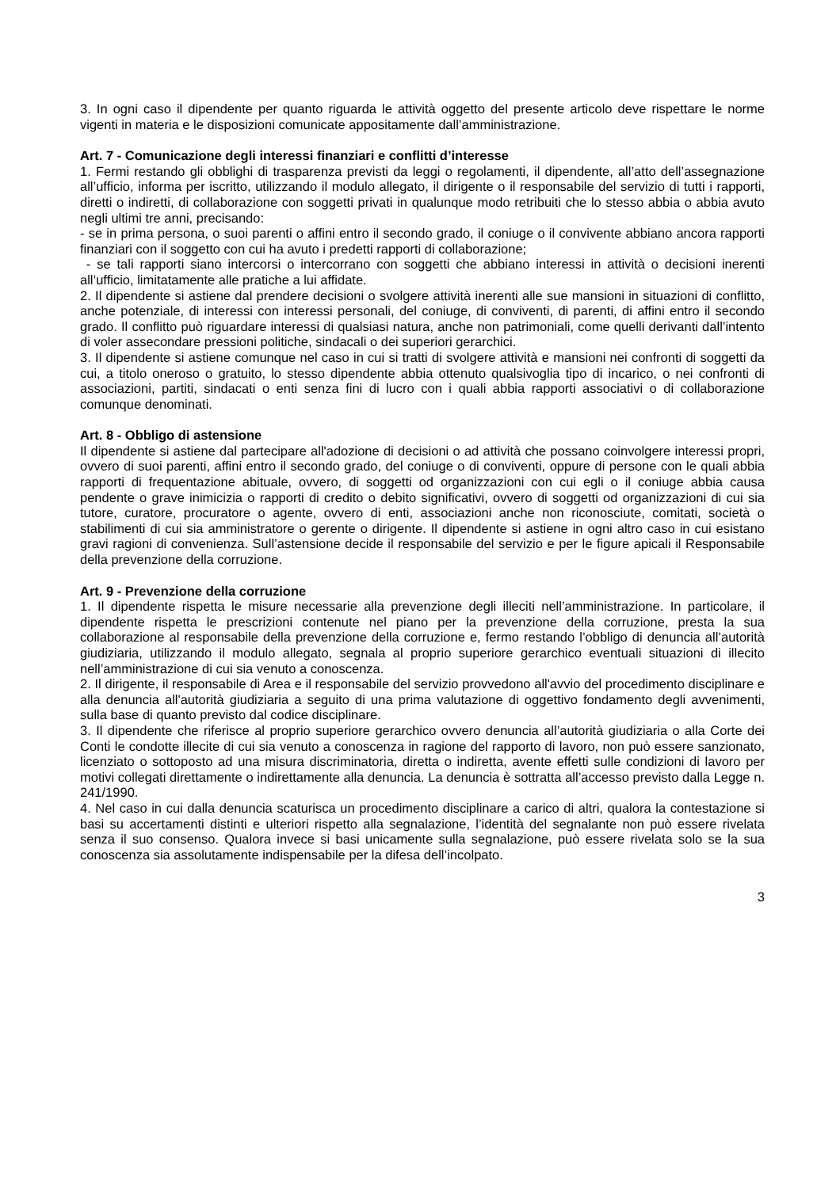3. In ogni caso il dipendente per quanto riguarda le attività oggetto del presente articolo deve rispettare le norme vigenti in materia e le disposizioni comunicate appositamente dall’amministrazione.
Art. 7 - Comunicazione degli interessi finanziari e conflitti d’interesse
1. Fermi restando gli obblighi di trasparenza previsti da leggi o regolamenti, il dipendente, all’atto dell’assegnazione all’ufficio, informa per iscritto, utilizzando il modulo allegato, il dirigente o il responsabile del servizio di tutti i rapporti, diretti o indiretti, di collaborazione con soggetti privati in qualunque modo retribuiti che lo stesso abbia o abbia avuto negli ultimi tre anni, precisando:
- se in prima persona, o suoi parenti o affini entro il secondo grado, il coniuge o il convivente abbiano ancora rapporti finanziari con il soggetto con cui ha avuto i predetti rapporti di collaborazione;
- se tali rapporti siano intercorsi o intercorrano con soggetti che abbiano interessi in attività o decisioni inerenti all’ufficio, limitatamente alle pratiche a lui affidate.
2. Il dipendente si astiene dal prendere decisioni o svolgere attività inerenti alle sue mansioni in situazioni di conflitto, anche potenziale, di interessi con interessi personali, del coniuge, di conviventi, di parenti, di affini entro il secondo grado. Il conflitto può riguardare interessi di qualsiasi natura, anche non patrimoniali, come quelli derivanti dall’intento di voler assecondare pressioni politiche, sindacali o dei superiori gerarchici.
3. Il dipendente si astiene comunque nel caso in cui si tratti di svolgere attività e mansioni nei confronti di soggetti da cui, a titolo oneroso o gratuito, lo stesso dipendente abbia ottenuto qualsivoglia tipo di incarico, o nei confronti di associazioni, partiti, sindacati o enti senza fini di lucro con i quali abbia rapporti associativi o di collaborazione comunque denominati.
Art. 8 - Obbligo di astensione
Il dipendente si astiene dal partecipare all'adozione di decisioni o ad attività che possano coinvolgere interessi propri, ovvero di suoi parenti, affini entro il secondo grado, del coniuge o di conviventi, oppure di persone con le quali abbia rapporti di frequentazione abituale, ovvero, di soggetti od organizzazioni con cui egli o il coniuge abbia causa pendente o grave inimicizia o rapporti di credito o debito significativi, ovvero di soggetti od organizzazioni di cui sia tutore, curatore, procuratore o agente, ovvero di enti, associazioni anche non riconosciute, comitati, società o stabilimenti di cui sia amministratore o gerente o dirigente. Il dipendente si astiene in ogni altro caso in cui esistano gravi ragioni di convenienza. Sull’astensione decide il responsabile del servizio e per le figure apicali il Responsabile della prevenzione della corruzione.
Art. 9 - Prevenzione della corruzione
1. Il dipendente rispetta le misure necessarie alla prevenzione degli illeciti nell’amministrazione. In particolare, il dipendente rispetta le prescrizioni contenute nel piano per la prevenzione della corruzione, presta la sua collaborazione al responsabile della prevenzione della corruzione e, fermo restando l’obbligo di denuncia all’autorità giudiziaria, utilizzando il modulo allegato, segnala al proprio superiore gerarchico eventuali situazioni di illecito nell’amministrazione di cui sia venuto a conoscenza.
2. Il dirigente, il responsabile di Area e il responsabile del servizio provvedono all'avvio del procedimento disciplinare e alla denuncia all'autorità giudiziaria a seguito di una prima valutazione di oggettivo fondamento degli avvenimenti, sulla base di quanto previsto dal codice disciplinare.
3. Il dipendente che riferisce al proprio superiore gerarchico ovvero denuncia all’autorità giudiziaria o alla Corte dei Conti le condotte illecite di cui sia venuto a conoscenza in ragione del rapporto di lavoro, non può essere sanzionato, licenziato o sottoposto ad una misura discriminatoria, diretta o indiretta, avente effetti sulle condizioni di lavoro per motivi collegati direttamente o indirettamente alla denuncia. La denuncia è sottratta all’accesso previsto dalla Legge n. 241/1990.
4. Nel caso in cui dalla denuncia scaturisca un procedimento disciplinare a carico di altri, qualora la contestazione si basi su accertamenti distinti e ulteriori rispetto alla segnalazione, l’identità del segnalante non può essere rivelata senza il suo consenso. Qualora invece si basi unicamente sulla segnalazione, può essere rivelata solo se la sua conoscenza sia assolutamente indispensabile per la difesa dell’incolpato.
3